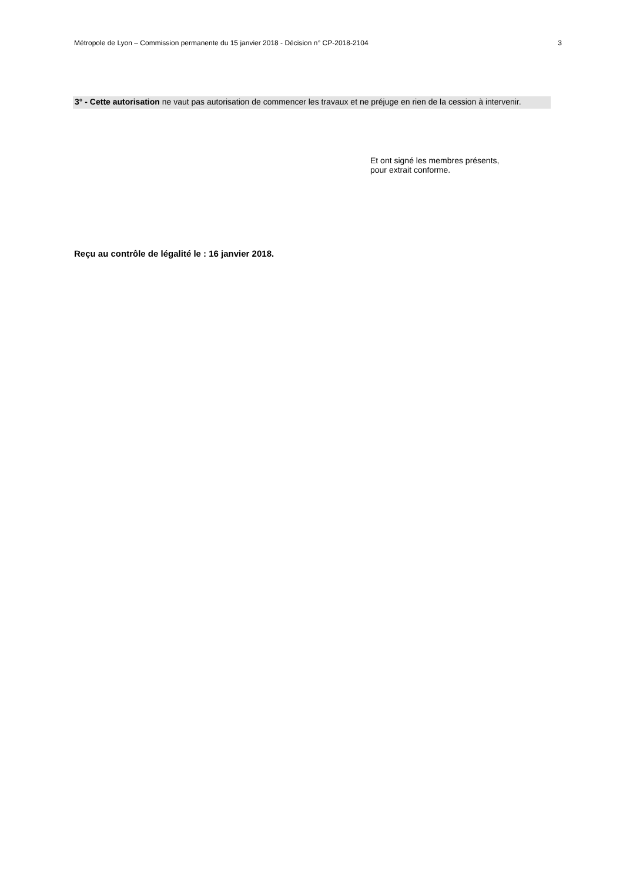Métropole de Lyon – Commission permanente du 15 janvier 2018 - Décision n° CP-2018-2104 3
3° - Cette autorisation ne vaut pas autorisation de commencer les travaux et ne préjuge en rien de la cession à intervenir.
Et ont signé les membres présents,
pour extrait conforme.
Reçu au contrôle de légalité le : 16 janvier 2018.